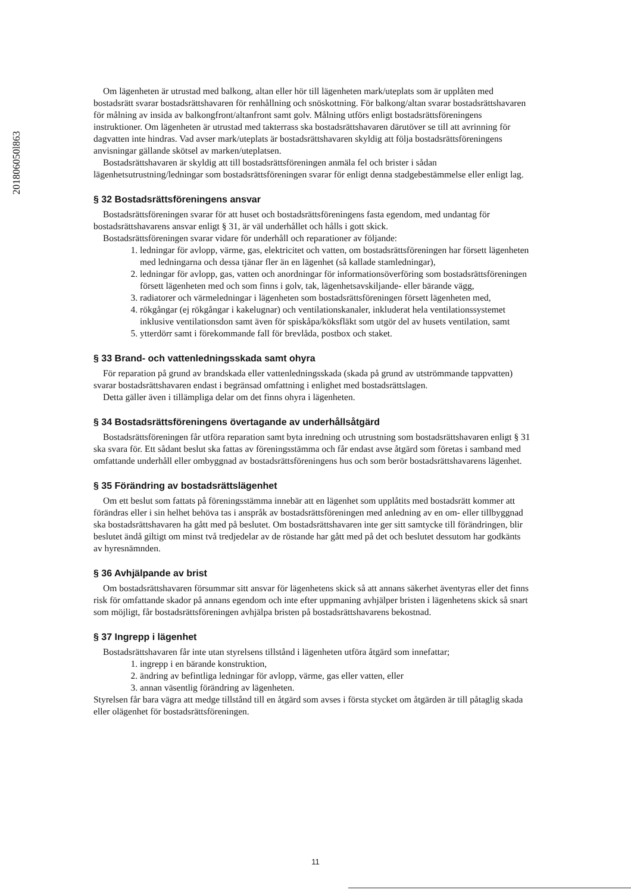201806050l863
Om lägenheten är utrustad med balkong, altan eller hör till lägenheten mark/uteplats som är upplåten med bostadsrätt svarar bostadsrättshavaren för renhållning och snöskottning. För balkong/altan svarar bostadsrättshavaren för målning av insida av balkongfront/altanfront samt golv. Målning utförs enligt bostadsrättsföreningens instruktioner. Om lägenheten är utrustad med takterrass ska bostadsrättshavaren därutöver se till att avrinning för dagvatten inte hindras. Vad avser mark/uteplats är bostadsrättshavaren skyldig att följa bostadsrättsföreningens anvisningar gällande skötsel av marken/uteplatsen.
Bostadsrättshavaren är skyldig att till bostadsrättsföreningen anmäla fel och brister i sådan lägenhetsutrustning/ledningar som bostadsrättsföreningen svarar för enligt denna stadgebestämmelse eller enligt lag.
§ 32 Bostadsrättsföreningens ansvar
Bostadsrättsföreningen svarar för att huset och bostadsrättsföreningens fasta egendom, med undantag för bostadsrättshavarens ansvar enligt § 31, är väl underhållet och hålls i gott skick.
Bostadsrättsföreningen svarar vidare för underhåll och reparationer av följande:
1. ledningar för avlopp, värme, gas, elektricitet och vatten, om bostadsrättsföreningen har försett lägenheten med ledningarna och dessa tjänar fler än en lägenhet (så kallade stamledningar),
2. ledningar för avlopp, gas, vatten och anordningar för informationsöverföring som bostadsrättsföreningen försett lägenheten med och som finns i golv, tak, lägenhetsavskiljande- eller bärande vägg,
3. radiatorer och värmeledningar i lägenheten som bostadsrättsföreningen försett lägenheten med,
4. rökgångar (ej rökgångar i kakelugnar) och ventilationskanaler, inkluderat hela ventilationssystemet inklusive ventilationsdon samt även för spiskåpa/köksfläkt som utgör del av husets ventilation, samt
5. ytterdörr samt i förekommande fall för brevlåda, postbox och staket.
§ 33 Brand- och vattenledningsskada samt ohyra
För reparation på grund av brandskada eller vattenledningsskada (skada på grund av utströmmande tappvatten) svarar bostadsrättshavaren endast i begränsad omfattning i enlighet med bostadsrättslagen.
Detta gäller även i tillämpliga delar om det finns ohyra i lägenheten.
§ 34 Bostadsrättsföreningens övertagande av underhållsåtgärd
Bostadsrättsföreningen får utföra reparation samt byta inredning och utrustning som bostadsrättshavaren enligt § 31 ska svara för. Ett sådant beslut ska fattas av föreningsstämma och får endast avse åtgärd som företas i samband med omfattande underhåll eller ombyggnad av bostadsrättsföreningens hus och som berör bostadsrättshavarens lägenhet.
§ 35 Förändring av bostadsrättslägenhet
Om ett beslut som fattats på föreningsstämma innebär att en lägenhet som upplåtits med bostadsrätt kommer att förändras eller i sin helhet behöva tas i anspråk av bostadsrättsföreningen med anledning av en om- eller tillbyggnad ska bostadsrättshavaren ha gått med på beslutet. Om bostadsrättshavaren inte ger sitt samtycke till förändringen, blir beslutet ändå giltigt om minst två tredjedelar av de röstande har gått med på det och beslutet dessutom har godkänts av hyresnämnden.
§ 36 Avhjälpande av brist
Om bostadsrättshavaren försummar sitt ansvar för lägenhetens skick så att annans säkerhet äventyras eller det finns risk för omfattande skador på annans egendom och inte efter uppmaning avhjälper bristen i lägenhetens skick så snart som möjligt, får bostadsrättsföreningen avhjälpa bristen på bostadsrättshavarens bekostnad.
§ 37 Ingrepp i lägenhet
Bostadsrättshavaren får inte utan styrelsens tillstånd i lägenheten utföra åtgärd som innefattar;
1. ingrepp i en bärande konstruktion,
2. ändring av befintliga ledningar för avlopp, värme, gas eller vatten, eller
3. annan väsentlig förändring av lägenheten.
Styrelsen får bara vägra att medge tillstånd till en åtgärd som avses i första stycket om åtgärden är till påtaglig skada eller olägenhet för bostadsrättsföreningen.
11